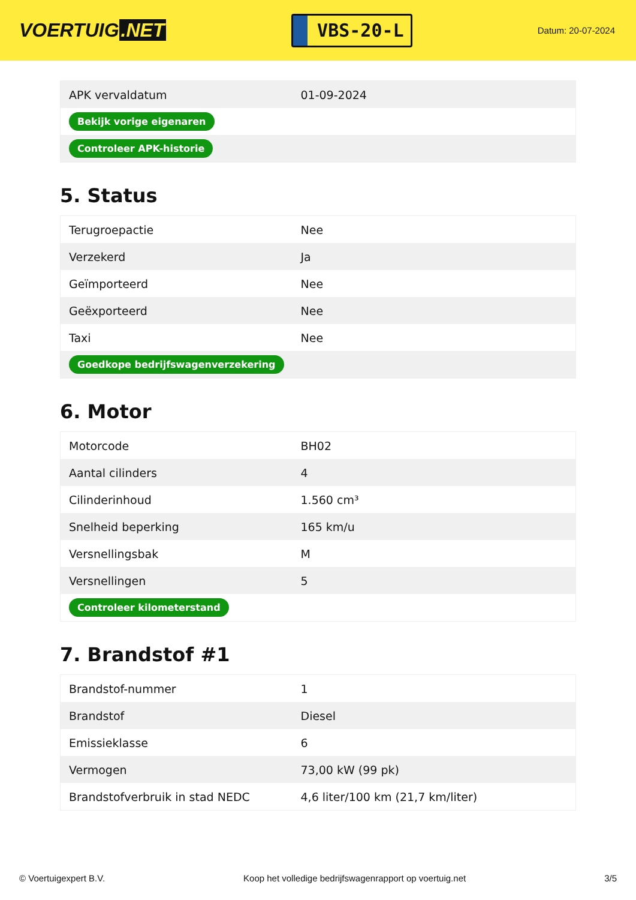VOERTUIG.NET
VBS-20-L
Datum: 20-07-2024
| APK vervaldatum | 01-09-2024 |
| Bekijk vorige eigenaren | |
| Controleer APK-historie | |
5. Status
| Terugroepactie | Nee |
| Verzekerd | Ja |
| Geïmporteerd | Nee |
| Geëxporteerd | Nee |
| Taxi | Nee |
| Goedkope bedrijfswagenverzekering | |
6. Motor
| Motorcode | BH02 |
| Aantal cilinders | 4 |
| Cilinderinhoud | 1.560 cm³ |
| Snelheid beperking | 165 km/u |
| Versnellingsbak | M |
| Versnellingen | 5 |
| Controleer kilometerstand | |
7. Brandstof #1
| Brandstof-nummer | 1 |
| Brandstof | Diesel |
| Emissieklasse | 6 |
| Vermogen | 73,00 kW (99 pk) |
| Brandstofverbruik in stad NEDC | 4,6 liter/100 km (21,7 km/liter) |
© Voertuigexpert B.V. Koop het volledige bedrijfswagenrapport op voertuig.net 3/5